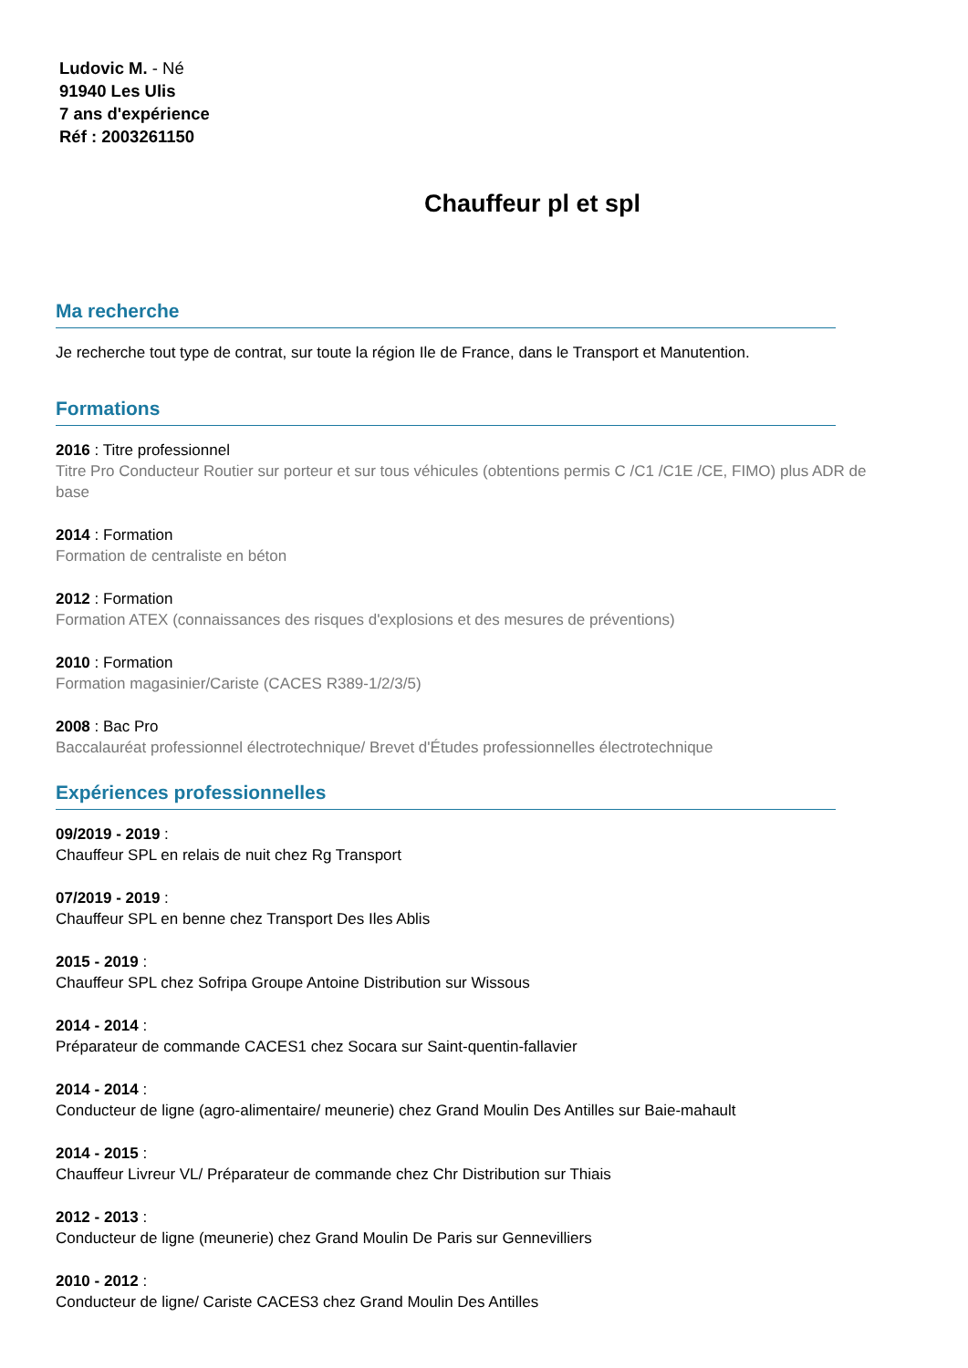Ludovic M. - Né
91940 Les Ulis
7 ans d'expérience
Réf : 2003261150
Chauffeur pl et spl
Ma recherche
Je recherche tout type de contrat, sur toute la région Ile de France, dans le Transport et Manutention.
Formations
2016 : Titre professionnel
Titre Pro Conducteur Routier sur porteur et sur tous véhicules (obtentions permis C /C1 /C1E /CE, FIMO) plus ADR de base
2014 : Formation
Formation de centraliste en béton
2012 : Formation
Formation ATEX (connaissances des risques d'explosions et des mesures de préventions)
2010 : Formation
Formation magasinier/Cariste (CACES R389-1/2/3/5)
2008 : Bac Pro
Baccalauréat professionnel électrotechnique/ Brevet d'Études professionnelles électrotechnique
Expériences professionnelles
09/2019 - 2019 :
Chauffeur SPL en relais de nuit chez Rg Transport
07/2019 - 2019 :
Chauffeur SPL en benne chez Transport Des Iles Ablis
2015 - 2019 :
Chauffeur SPL chez Sofripa Groupe Antoine Distribution sur Wissous
2014 - 2014 :
Préparateur de commande CACES1 chez Socara sur Saint-quentin-fallavier
2014 - 2014 :
Conducteur de ligne (agro-alimentaire/ meunerie) chez Grand Moulin Des Antilles sur Baie-mahault
2014 - 2015 :
Chauffeur Livreur VL/ Préparateur de commande chez Chr Distribution sur Thiais
2012 - 2013 :
Conducteur de ligne (meunerie) chez Grand Moulin De Paris sur Gennevilliers
2010 - 2012 :
Conducteur de ligne/ Cariste CACES3 chez Grand Moulin Des Antilles